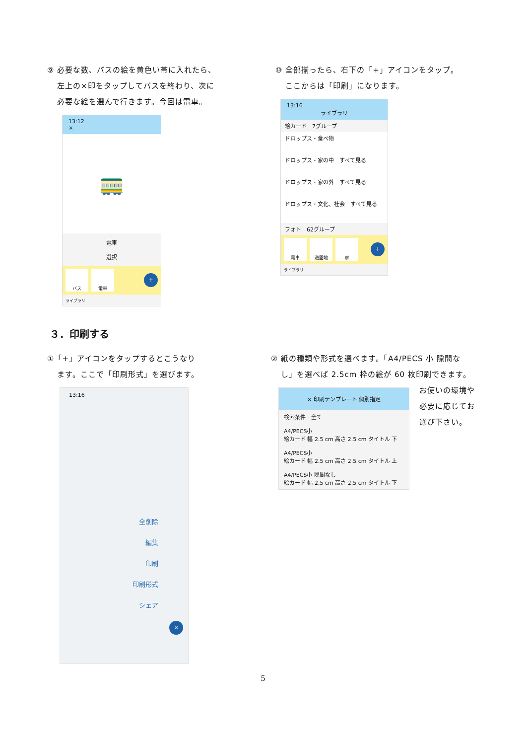⑨ 必要な数、バスの絵を黄色い帯に入れたら、
左上の×印をタップしてバスを終わり、次に
必要な絵を選んで行きます。今回は電車。
13:12
×
🚃
電車
選択
バス 電車
+
ライブラリ
⑩ 全部揃ったら、右下の「+」アイコンをタップ。
ここからは「印刷」になります。
13:16
ライブラリ
絵カード　7グループ
ドロップス・食べ物
ドロップス・家の中　すべて見る
ドロップス・家の外　すべて見る
ドロップス・文化、社会　すべて見る
フォト　62グループ
電車 遊園地 家
+
ライブラリ
３．印刷する
①「+」アイコンをタップするとこうなり
ます。ここで「印刷形式」を選びます。
13:16
全削除
編集
印刷
印刷形式
シェア
×
② 紙の種類や形式を選べます。「A4/PECS 小 隙間な
し」を選べば 2.5cm 枠の絵が 60 枚印刷できます。
× 印刷テンプレート 個別指定
検索条件　全て
A4/PECS小
絵カード 幅 2.5 cm 高さ 2.5 cm タイトル 下
A4/PECS小
絵カード 幅 2.5 cm 高さ 2.5 cm タイトル 上
A4/PECS小 隙間なし
絵カード 幅 2.5 cm 高さ 2.5 cm タイトル 下
お使いの環境や必要に応じてお選び下さい。
5